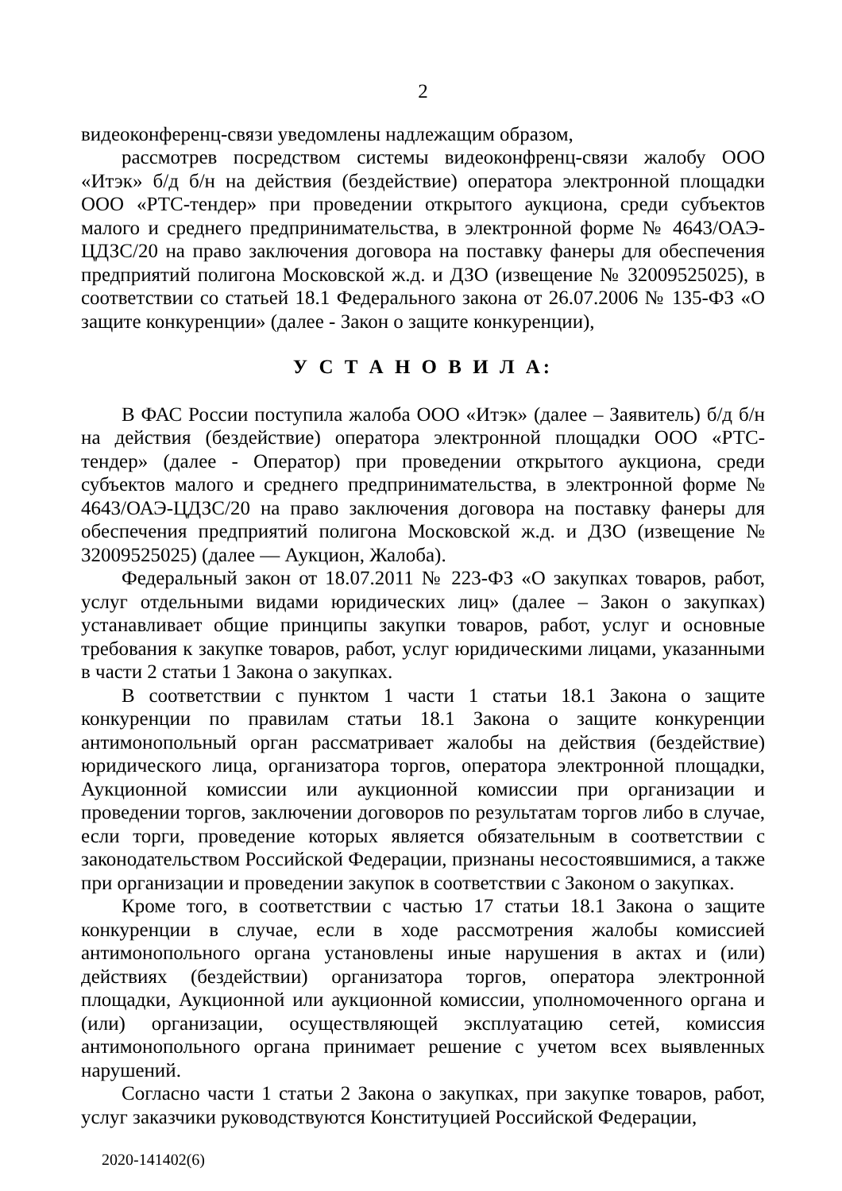2
видеоконференц-связи уведомлены надлежащим образом,
рассмотрев посредством системы видеоконфренц-связи жалобу ООО «Итэк» б/д б/н на действия (бездействие) оператора электронной площадки ООО «РТС-тендер» при проведении открытого аукциона, среди субъектов малого и среднего предпринимательства, в электронной форме № 4643/ОАЭ-ЦДЗС/20 на право заключения договора на поставку фанеры для обеспечения предприятий полигона Московской ж.д. и ДЗО (извещение № 32009525025), в соответствии со статьей 18.1 Федерального закона от 26.07.2006 № 135-ФЗ «О защите конкуренции» (далее - Закон о защите конкуренции),
У С Т А Н О В И Л А:
В ФАС России поступила жалоба ООО «Итэк» (далее – Заявитель) б/д б/н на действия (бездействие) оператора электронной площадки ООО «РТС-тендер» (далее - Оператор) при проведении открытого аукциона, среди субъектов малого и среднего предпринимательства, в электронной форме № 4643/ОАЭ-ЦДЗС/20 на право заключения договора на поставку фанеры для обеспечения предприятий полигона Московской ж.д. и ДЗО (извещение № 32009525025) (далее — Аукцион, Жалоба).
Федеральный закон от 18.07.2011 № 223-ФЗ «О закупках товаров, работ, услуг отдельными видами юридических лиц» (далее – Закон о закупках) устанавливает общие принципы закупки товаров, работ, услуг и основные требования к закупке товаров, работ, услуг юридическими лицами, указанными в части 2 статьи 1 Закона о закупках.
В соответствии с пунктом 1 части 1 статьи 18.1 Закона о защите конкуренции по правилам статьи 18.1 Закона о защите конкуренции антимонопольный орган рассматривает жалобы на действия (бездействие) юридического лица, организатора торгов, оператора электронной площадки, Аукционной комиссии или аукционной комиссии при организации и проведении торгов, заключении договоров по результатам торгов либо в случае, если торги, проведение которых является обязательным в соответствии с законодательством Российской Федерации, признаны несостоявшимися, а также при организации и проведении закупок в соответствии с Законом о закупках.
Кроме того, в соответствии с частью 17 статьи 18.1 Закона о защите конкуренции в случае, если в ходе рассмотрения жалобы комиссией антимонопольного органа установлены иные нарушения в актах и (или) действиях (бездействии) организатора торгов, оператора электронной площадки, Аукционной или аукционной комиссии, уполномоченного органа и (или) организации, осуществляющей эксплуатацию сетей, комиссия антимонопольного органа принимает решение с учетом всех выявленных нарушений.
Согласно части 1 статьи 2 Закона о закупках, при закупке товаров, работ, услуг заказчики руководствуются Конституцией Российской Федерации,
2020-141402(6)